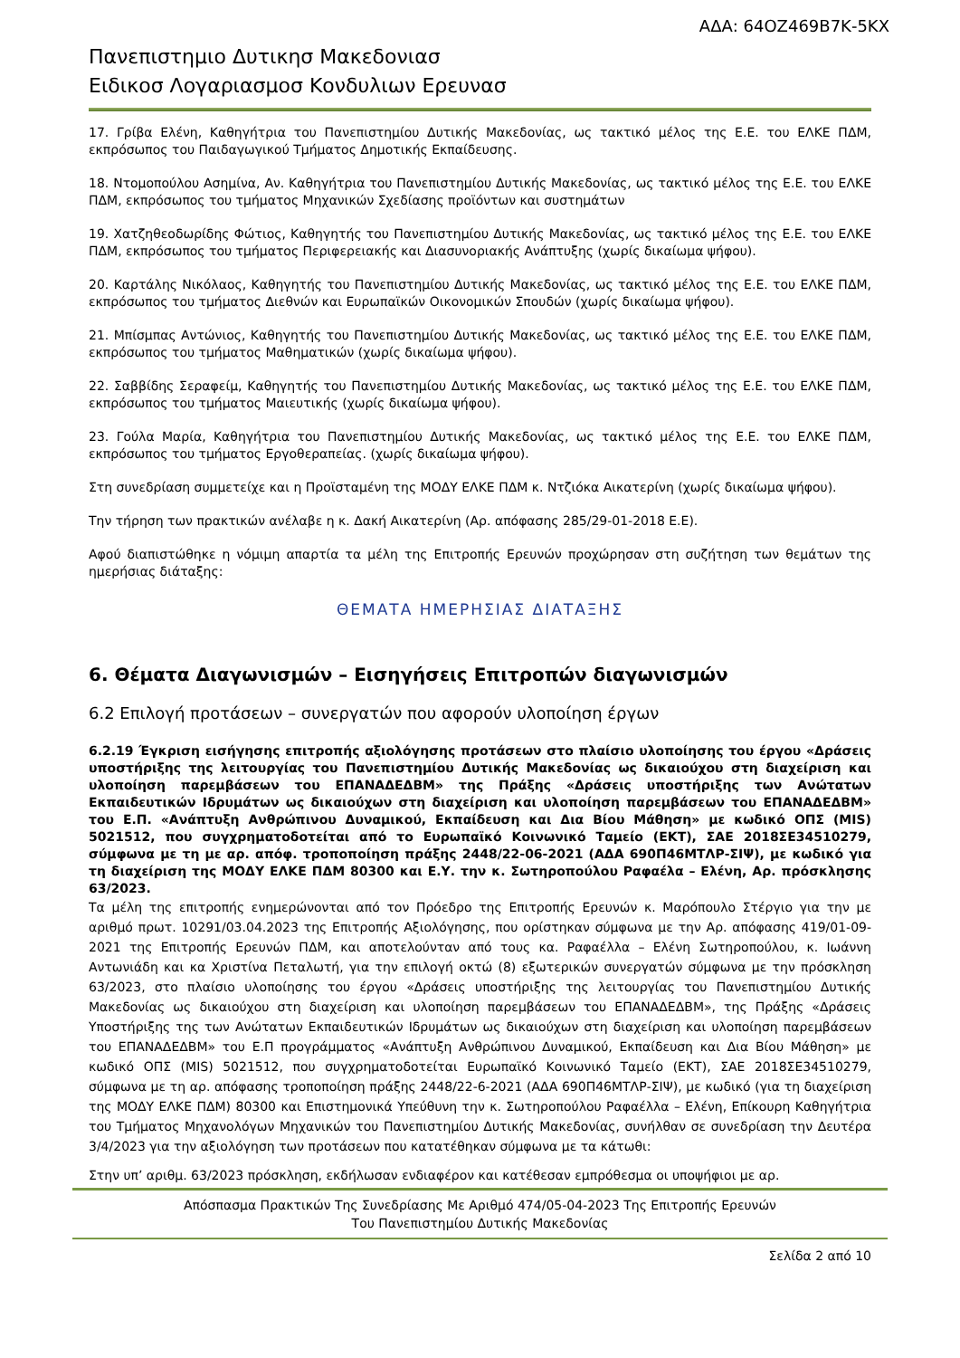ΑΔΑ: 64ΟΖ469Β7Κ-5ΚΧ
Πανεπιστημιο Δυτικησ Μακεδονιασ
Ειδικοσ Λογαριασμοσ Κονδυλιων Ερευνασ
17. Γρίβα Ελένη, Καθηγήτρια του Πανεπιστημίου Δυτικής Μακεδονίας, ως τακτικό μέλος της Ε.Ε. του ΕΛΚΕ ΠΔΜ, εκπρόσωπος του Παιδαγωγικού Τμήματος Δημοτικής Εκπαίδευσης.
18. Ντομοπούλου Ασημίνα, Αν. Καθηγήτρια του Πανεπιστημίου Δυτικής Μακεδονίας, ως τακτικό μέλος της Ε.Ε. του ΕΛΚΕ ΠΔΜ, εκπρόσωπος του τμήματος Μηχανικών Σχεδίασης προϊόντων και συστημάτων
19. Χατζηθεοδωρίδης Φώτιος, Καθηγητής του Πανεπιστημίου Δυτικής Μακεδονίας, ως τακτικό μέλος της Ε.Ε. του ΕΛΚΕ ΠΔΜ, εκπρόσωπος του τμήματος Περιφερειακής και Διασυνοριακής Ανάπτυξης (χωρίς δικαίωμα ψήφου).
20. Καρτάλης Νικόλαος, Καθηγητής του Πανεπιστημίου Δυτικής Μακεδονίας, ως τακτικό μέλος της Ε.Ε. του ΕΛΚΕ ΠΔΜ, εκπρόσωπος του τμήματος Διεθνών και Ευρωπαϊκών Οικονομικών Σπουδών (χωρίς δικαίωμα ψήφου).
21. Μπίσμπας Αντώνιος, Καθηγητής του Πανεπιστημίου Δυτικής Μακεδονίας, ως τακτικό μέλος της Ε.Ε. του ΕΛΚΕ ΠΔΜ, εκπρόσωπος του τμήματος Μαθηματικών (χωρίς δικαίωμα ψήφου).
22. Σαββίδης Σεραφείμ, Καθηγητής του Πανεπιστημίου Δυτικής Μακεδονίας, ως τακτικό μέλος της Ε.Ε. του ΕΛΚΕ ΠΔΜ, εκπρόσωπος του τμήματος Μαιευτικής (χωρίς δικαίωμα ψήφου).
23. Γούλα Μαρία, Καθηγήτρια του Πανεπιστημίου Δυτικής Μακεδονίας, ως τακτικό μέλος της Ε.Ε. του ΕΛΚΕ ΠΔΜ, εκπρόσωπος του τμήματος Εργοθεραπείας. (χωρίς δικαίωμα ψήφου).
Στη συνεδρίαση συμμετείχε και η Προϊσταμένη της ΜΟΔΥ ΕΛΚΕ ΠΔΜ κ. Ντζιόκα Αικατερίνη (χωρίς δικαίωμα ψήφου).
Την τήρηση των πρακτικών ανέλαβε η κ. Δακή Αικατερίνη (Αρ. απόφασης 285/29-01-2018 Ε.Ε).
Αφού διαπιστώθηκε η νόμιμη απαρτία τα μέλη της Επιτροπής Ερευνών προχώρησαν στη συζήτηση των θεμάτων της ημερήσιας διάταξης:
ΘΕΜΑΤΑ ΗΜΕΡΗΣΙΑΣ ΔΙΑΤΑΞΗΣ
6. Θέματα Διαγωνισμών – Εισηγήσεις Επιτροπών διαγωνισμών
6.2 Επιλογή προτάσεων – συνεργατών που αφορούν υλοποίηση έργων
6.2.19 Έγκριση εισήγησης επιτροπής αξιολόγησης προτάσεων στο πλαίσιο υλοποίησης του έργου «Δράσεις υποστήριξης της λειτουργίας του Πανεπιστημίου Δυτικής Μακεδονίας ως δικαιούχου στη διαχείριση και υλοποίηση παρεμβάσεων του ΕΠΑΝΑΔΕΔΒΜ» της Πράξης «Δράσεις υποστήριξης των Ανώτατων Εκπαιδευτικών Ιδρυμάτων ως δικαιούχων στη διαχείριση και υλοποίηση παρεμβάσεων του ΕΠΑΝΑΔΕΔΒΜ» του Ε.Π. «Ανάπτυξη Ανθρώπινου Δυναμικού, Εκπαίδευση και Δια Βίου Μάθηση» με κωδικό ΟΠΣ (MIS) 5021512, που συγχρηματοδοτείται από το Ευρωπαϊκό Κοινωνικό Ταμείο (ΕΚΤ), ΣΑΕ 2018ΣΕ34510279, σύμφωνα με τη με αρ. απόφ. τροποποίηση πράξης 2448/22-06-2021 (ΑΔΑ 690Π46ΜΤΛΡ-ΣΙΨ), με κωδικό για τη διαχείριση της ΜΟΔΥ ΕΛΚΕ ΠΔΜ 80300 και Ε.Υ. την κ. Σωτηροπούλου Ραφαέλα – Ελένη, Αρ. πρόσκλησης 63/2023.
Τα μέλη της επιτροπής ενημερώνονται από τον Πρόεδρο της Επιτροπής Ερευνών κ. Μαρόπουλο Στέργιο για την με αριθμό πρωτ. 10291/03.04.2023 της Επιτροπής Αξιολόγησης, που ορίστηκαν σύμφωνα με την Αρ. απόφασης 419/01-09-2021 της Επιτροπής Ερευνών ΠΔΜ, και αποτελούνταν από τους κα. Ραφαέλλα – Ελένη Σωτηροπούλου, κ. Ιωάννη Αντωνιάδη και κα Χριστίνα Πεταλωτή, για την επιλογή οκτώ (8) εξωτερικών συνεργατών σύμφωνα με την πρόσκληση 63/2023, στο πλαίσιο υλοποίησης του έργου «Δράσεις υποστήριξης της λειτουργίας του Πανεπιστημίου Δυτικής Μακεδονίας ως δικαιούχου στη διαχείριση και υλοποίηση παρεμβάσεων του ΕΠΑΝΑΔΕΔΒΜ», της Πράξης «Δράσεις Υποστήριξης της των Ανώτατων Εκπαιδευτικών Ιδρυμάτων ως δικαιούχων στη διαχείριση και υλοποίηση παρεμβάσεων του ΕΠΑΝΑΔΕΔΒΜ» του Ε.Π προγράμματος «Ανάπτυξη Ανθρώπινου Δυναμικού, Εκπαίδευση και Δια Βίου Μάθηση» με κωδικό ΟΠΣ (MIS) 5021512, που συγχρηματοδοτείται Ευρωπαϊκό Κοινωνικό Ταμείο (ΕΚΤ), ΣΑΕ 2018ΣΕ34510279, σύμφωνα με τη αρ. απόφασης τροποποίηση πράξης 2448/22-6-2021 (ΑΔΑ 690Π46ΜΤΛΡ-ΣΙΨ), με κωδικό (για τη διαχείριση της ΜΟΔΥ ΕΛΚΕ ΠΔΜ) 80300 και Επιστημονικά Υπεύθυνη την κ. Σωτηροπούλου Ραφαέλλα – Ελένη, Επίκουρη Καθηγήτρια του Τμήματος Μηχανολόγων Μηχανικών του Πανεπιστημίου Δυτικής Μακεδονίας, συνήλθαν σε συνεδρίαση την Δευτέρα 3/4/2023 για την αξιολόγηση των προτάσεων που κατατέθηκαν σύμφωνα με τα κάτωθι:
Στην υπ’ αριθμ. 63/2023 πρόσκληση, εκδήλωσαν ενδιαφέρον και κατέθεσαν εμπρόθεσμα οι υποψήφιοι με αρ.
Απόσπασμα Πρακτικών Της Συνεδρίασης Με Αριθμό 474/05-04-2023 Της Επιτροπής Ερευνών
Του Πανεπιστημίου Δυτικής Μακεδονίας
Σελίδα 2 από 10